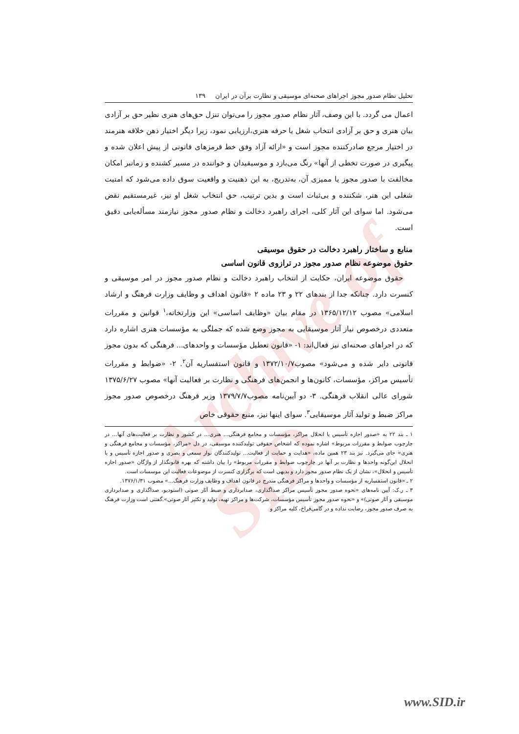Archive of SID
تحلیل نظام صدور مجوز اجراهای صحنه‌ای موسیقی و نظارت برآن در ایران ۱۳۹
اعمال می گردد. با این وصف، آثار نظام صدور مجوز را می‌توان تنزل حق‌های هنری نظیر حق بر آزادی بیان هنری و حق بر آزادی انتخاب شغل یا حرفه هنری،ارزیابی نمود، زیرا دیگر اختیار ذهن خلاقه هنرمند در اختیار مرجع صادرکننده مجوز است و «ارائه آزاد وفق خط قرمزهای قانونی از پیش اعلان شده و پیگیری در صورت تخطی از آنها» رنگ می‌بازد و موسیقیدان و خواننده در مسیر کشنده و زمانبر امکان مخالفت با صدور مجوز یا ممیزی آن، به‌تدریج، به این ذهنیت و واقعیت سوق داده می‌شود که امنیت شغلی این هنر، شکننده و بی‌ثبات است و بدین ترتیب، حق انتخاب شغل او نیز، غیرمستقیم نقض می‌شود. اما سوای این آثار کلی، اجرای راهبرد دخالت و نظام صدور مجوز نیازمند مسأله‌یابی دقیق است.
منابع و ساختار راهبرد دخالت در حقوق موسیقی
حقوق موضوعه نظام صدور مجوز در ترازوی قانون اساسی
حقوق موضوعه ایران، حکایت از انتخاب راهبرد دخالت و نظام صدور مجوز در امر موسیقی و کنسرت دارد. چنانکه جدا از بندهای ۲۲ و ۲۳ ماده ۲ «قانون اهداف و وظایف وزارت فرهنگ و ارشاد اسلامی» مصوب ۱۳۶۵/۱۲/۱۲ در مقام بیان «وظایف اساسی» این وزارتخانه،<sup>۱</sup> قوانین و مقررات متعددی درخصوص نیاز آثار موسیقایی به مجوز وضع شده که جملگی به مؤسسات هنری اشاره دارد که در اجراهای صحنه‌ای نیز فعال‌اند: ۱- «قانون تعطیل مؤسسات و واحدهای... فرهنگی که بدون مجوز قانونی دایر شده و می‌شود» مصوب۱۳۷۲/۱۰/۷ و قانون استفساریه آن<sup>۲</sup>. ۲- «ضوابط و مقررات تأسیس مراکز، مؤسسات، کانون‌ها و انجمن‌های فرهنگی و نظارت بر فعالیت آنها» مصوب ۱۳۷۵/۶/۲۷ شورای عالی انقلاب فرهنگی. ۳- دو آیین‌نامه مصوب۱۳۷۹/۷/۷ وزیر فرهنگ درخصوص صدور مجوز مراکز ضبط و تولید آثار موسیقایی<sup>۳</sup>. سوای اینها نیز، منبع حقوقی خاص
۱ ـ بند ۲۲ به «صدور اجازه تأسیس یا انحلال مراکز، مؤسسات و مجامع فرهنگی... هنری... در کشور و نظارت بر فعالیت‌های آنها... در چارچوب ضوابط و مقررات مربوط» اشاره نموده که اشخاص حقوقی تولیدکننده موسیقی، در دل «مراکز، مؤسسات و مجامع فرهنگی و هنری» جای می‌گیرد. نیز بند ۲۳ همین ماده، «هدایت و حمایت از فعالیت... تولیدکنندگان نوار سمعی و بصری و صدور اجازه تأسیس و یا انحلال این‌گونه واحدها و نظارت بر آنها در چارچوب ضوابط و مقررات مربوط» را بیان داشته که بهره قانونگذار از واژگان «صدور اجازه تأسیس و انحلال»، نشان از یک نظام صدور مجوز دارد و بدیهی است که برگزاری کنسرت از موضوعات فعالیت این موسسات است.
۲ ـ «قانون استفساریه از مؤسسات و واحدها و مراکز فرهنگی مندرج در قانون اهداف و وظایف وزارت فرهنگ...» مصوب ۱۳۷۶/۱/۳۱.
۳ ـ ر.ک: آیین نامه‌های «نحوه صدور مجوز تأسیس مراکز صداگذاری، صدابرداری و ضبط آثار صوتی (استودیو، صداگذاری و صدابرداری موسیقی و آثار صوتی)» و «نحوه صدور مجوز تأسیس مؤسسات، شرکت‌ها و مراکز تهیه، تولید و تکثیر آثار صوتی».گفتنی است وزارت فرهنگ به صرف صدور مجوز، رضایت نداده و در گامی‌فراخ، کلیه مراکز و
www.SID.ir